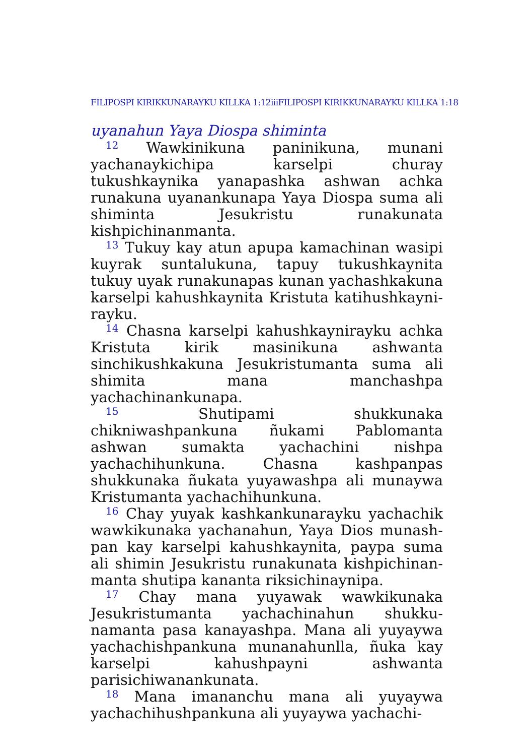FILIPOSPI KIRIKKUNARAYKU KILLKA 1:12iiiFILIPOSPI KIRIKKUNARAYKU KILLKA 1:18
uyanahun Yaya Diospa shiminta
<sup>12</sup> Wawkinikuna paninikuna, munani yachanaykichipa karselpi churay tukushkaynika yanapashka ashwan achka runakuna uyanankunapa Yaya Diospa suma ali shiminta Jesukristu runakunata kishpichinanmanta.
<sup>13</sup> Tukuy kay atun apupa kamachinan wasipi kuyrak suntalukuna, tapuy tukushkaynita tukuy uyak runakunapas kunan yachashkakuna karselpi kahushkaynita Kristuta katihushkayni­rayku.
<sup>14</sup> Chasna karselpi kahushkaynirayku achka Kristuta kirik masinikuna ashwanta sinchikushkakuna Jesukristumanta suma ali shimita mana manchashpa yachachinankunapa.
<sup>15</sup> Shutipami shukkunaka chikniwashpankuna ñukami Pablomanta ashwan sumakta yachachini nishpa yachachihunkuna. Chasna kashpanpas shukkunaka ñukata yuyawashpa ali munaywa Kristumanta yachachihunkuna.
<sup>16</sup> Chay yuyak kashkankunarayku yachachik wawkikunaka yachanahun, Yaya Dios munash­pan kay karselpi kahushkaynita, paypa suma ali shimin Jesukristu runakunata kishpichinan­manta shutipa kananta riksichinaynipa.
<sup>17</sup> Chay mana yuyawak wawkikunaka Jesukristumanta yachachinahun shukku­namanta pasa kanayashpa. Mana ali yuyaywa yachachishpankuna munanahunlla, ñuka kay karselpi kahushpayni ashwanta parisichiwanankunata.
<sup>18</sup> Mana imananchu mana ali yuyaywa yachachihushpankuna ali yuyaywa yachachi-